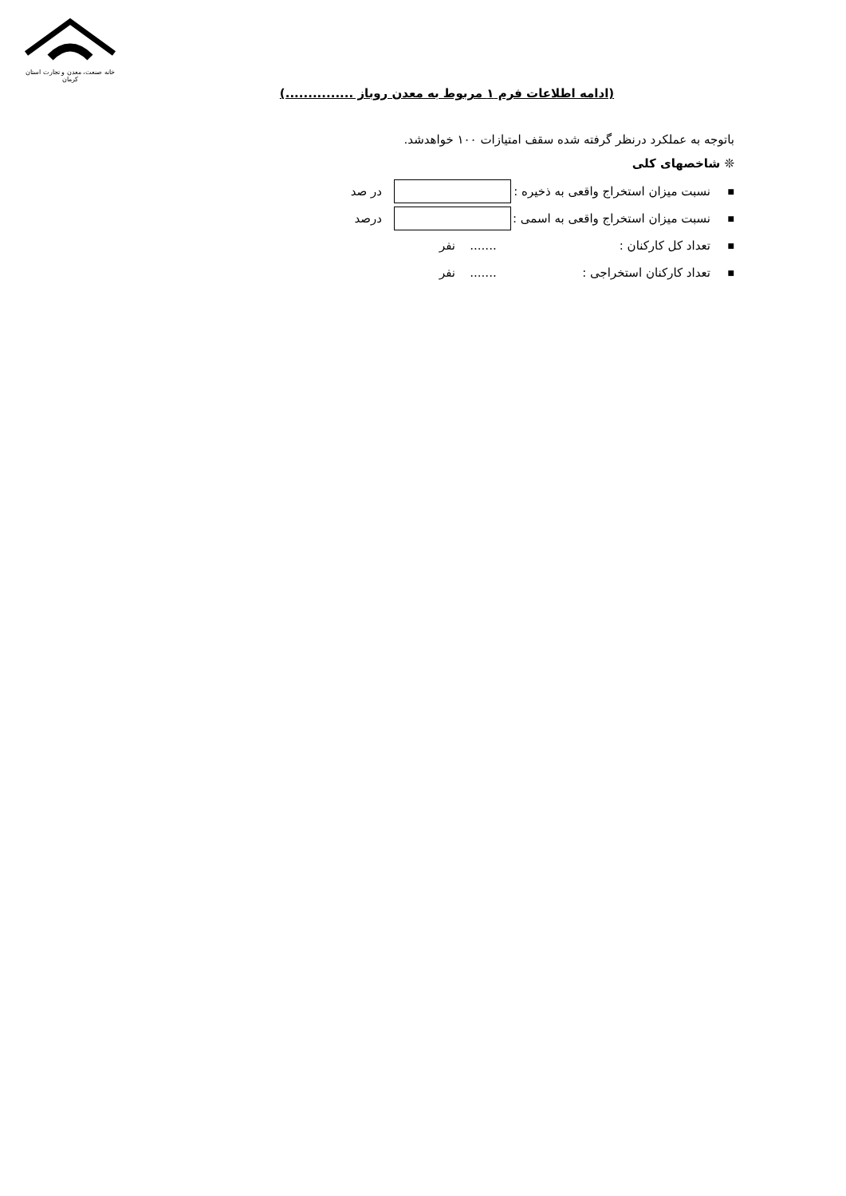خانه صنعت، معدن و تجارت استان کرمان
(ادامه اطلاعات فرم ۱ مربوط به معدن روباز ...............)
باتوجه به عملکرد درنظر گرفته شده سقف امتیازات ۱۰۰ خواهدشد.
❊ شاخصهای کلی
■ نسبت میزان استخراج واقعی به ذخیره : در صد
■ نسبت میزان استخراج واقعی به اسمی : درصد
■ تعداد کل کارکنان :....... نفر
■ تعداد کارکنان استخراجی :....... نفر